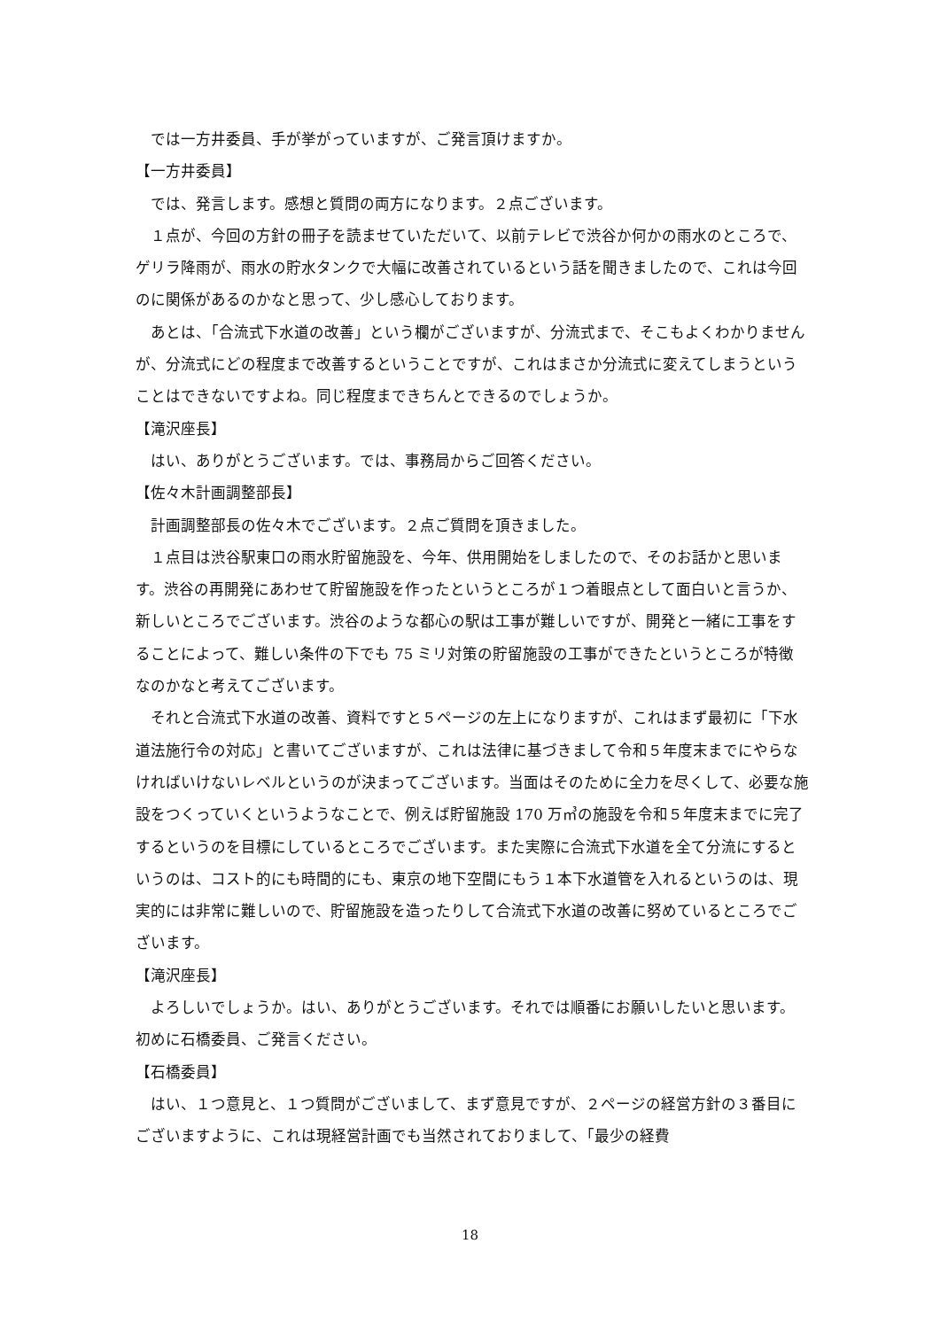では一方井委員、手が挙がっていますが、ご発言頂けますか。
【一方井委員】
では、発言します。感想と質問の両方になります。２点ございます。
１点が、今回の方針の冊子を読ませていただいて、以前テレビで渋谷か何かの雨水のところで、ゲリラ降雨が、雨水の貯水タンクで大幅に改善されているという話を聞きましたので、これは今回のに関係があるのかなと思って、少し感心しております。
あとは、「合流式下水道の改善」という欄がございますが、分流式まで、そこもよくわかりませんが、分流式にどの程度まで改善するということですが、これはまさか分流式に変えてしまうということはできないですよね。同じ程度まできちんとできるのでしょうか。
【滝沢座長】
はい、ありがとうございます。では、事務局からご回答ください。
【佐々木計画調整部長】
計画調整部長の佐々木でございます。２点ご質問を頂きました。
１点目は渋谷駅東口の雨水貯留施設を、今年、供用開始をしましたので、そのお話かと思います。渋谷の再開発にあわせて貯留施設を作ったというところが１つ着眼点として面白いと言うか、新しいところでございます。渋谷のような都心の駅は工事が難しいですが、開発と一緒に工事をすることによって、難しい条件の下でも 75 ミリ対策の貯留施設の工事ができたというところが特徴なのかなと考えてございます。
それと合流式下水道の改善、資料ですと５ページの左上になりますが、これはまず最初に「下水道法施行令の対応」と書いてございますが、これは法律に基づきまして令和５年度末までにやらなければいけないレベルというのが決まってございます。当面はそのために全力を尽くして、必要な施設をつくっていくというようなことで、例えば貯留施設 170 万㎥の施設を令和５年度末までに完了するというのを目標にしているところでございます。また実際に合流式下水道を全て分流にするというのは、コスト的にも時間的にも、東京の地下空間にもう１本下水道管を入れるというのは、現実的には非常に難しいので、貯留施設を造ったりして合流式下水道の改善に努めているところでございます。
【滝沢座長】
よろしいでしょうか。はい、ありがとうございます。それでは順番にお願いしたいと思います。初めに石橋委員、ご発言ください。
【石橋委員】
はい、１つ意見と、１つ質問がございまして、まず意見ですが、２ページの経営方針の３番目にございますように、これは現経営計画でも当然されておりまして、「最少の経費
18